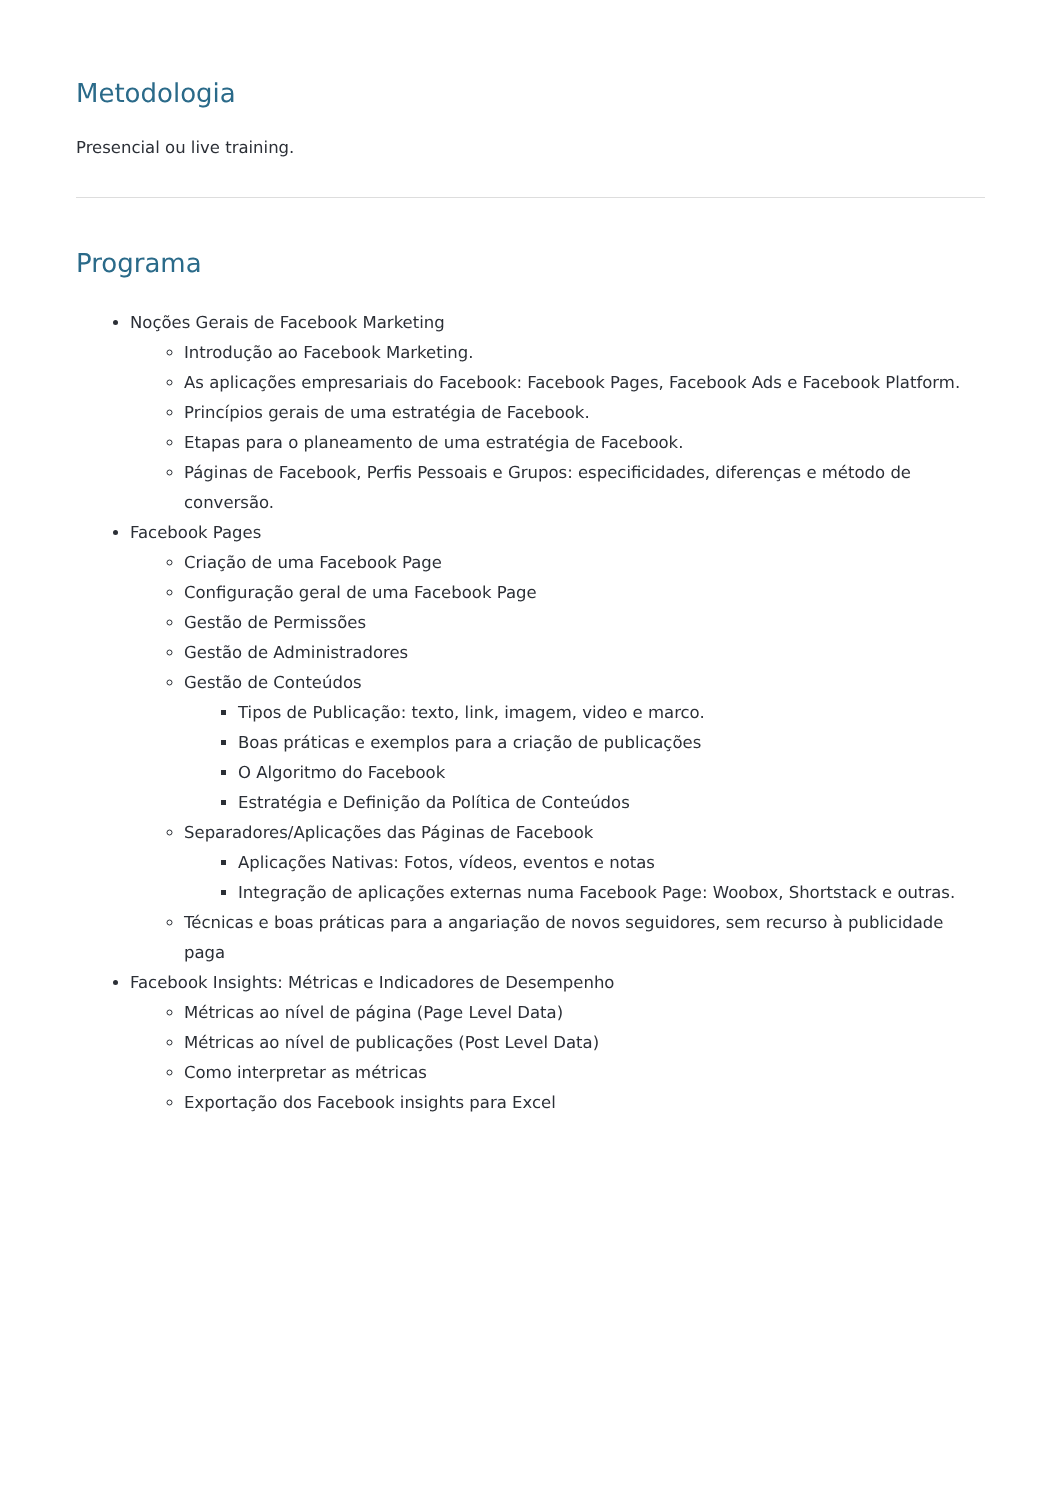Metodologia
Presencial ou live training.
Programa
Noções Gerais de Facebook Marketing
Introdução ao Facebook Marketing.
As aplicações empresariais do Facebook: Facebook Pages, Facebook Ads e Facebook Platform.
Princípios gerais de uma estratégia de Facebook.
Etapas para o planeamento de uma estratégia de Facebook.
Páginas de Facebook, Perfis Pessoais e Grupos: especificidades, diferenças e método de conversão.
Facebook Pages
Criação de uma Facebook Page
Configuração geral de uma Facebook Page
Gestão de Permissões
Gestão de Administradores
Gestão de Conteúdos
Tipos de Publicação: texto, link, imagem, video e marco.
Boas práticas e exemplos para a criação de publicações
O Algoritmo do Facebook
Estratégia e Definição da Política de Conteúdos
Separadores/Aplicações das Páginas de Facebook
Aplicações Nativas: Fotos, vídeos, eventos e notas
Integração de aplicações externas numa Facebook Page: Woobox, Shortstack e outras.
Técnicas e boas práticas para a angariação de novos seguidores, sem recurso à publicidade paga
Facebook Insights: Métricas e Indicadores de Desempenho
Métricas ao nível de página (Page Level Data)
Métricas ao nível de publicações (Post Level Data)
Como interpretar as métricas
Exportação dos Facebook insights para Excel